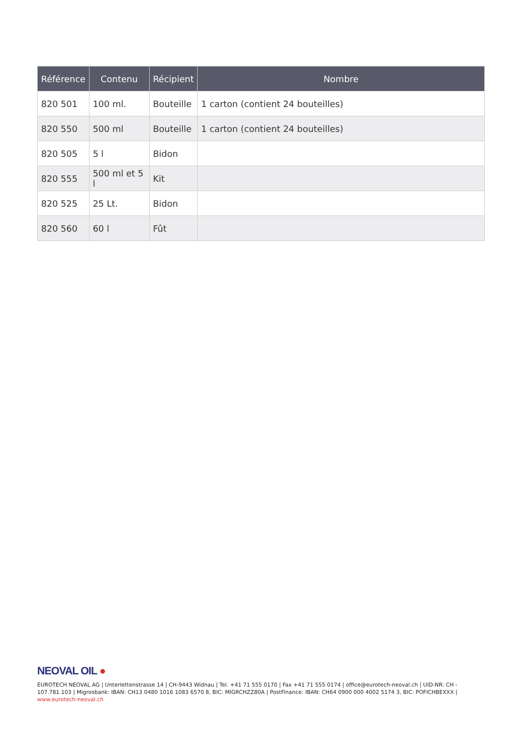| Référence | Contenu | Récipient | Nombre |
| --- | --- | --- | --- |
| 820 501 | 100 ml. | Bouteille | 1 carton (contient 24 bouteilles) |
| 820 550 | 500 ml | Bouteille | 1 carton (contient 24 bouteilles) |
| 820 505 | 5 l | Bidon | |
| 820 555 | 500 ml et 5 l | Kit | |
| 820 525 | 25 Lt. | Bidon | |
| 820 560 | 60 l | Fût | |
NEOVAL OIL ●
EUROTECH NEOVAL AG | Unterlettenstrasse 14 | CH-9443 Widnau | Tel. +41 71 555 0170 | Fax +41 71 555 0174 | office@eurotech-neoval.ch | UID-NR: CH - 107.781.103 | Migrosbank: IBAN: CH13 0480 1016 1083 6570 8, BIC: MIGRCHZZ80A | PostFinance: IBAN: CH64 0900 000 4002 5174 3, BIC: POFICHBEXXX |
www.eurotech-neoval.ch